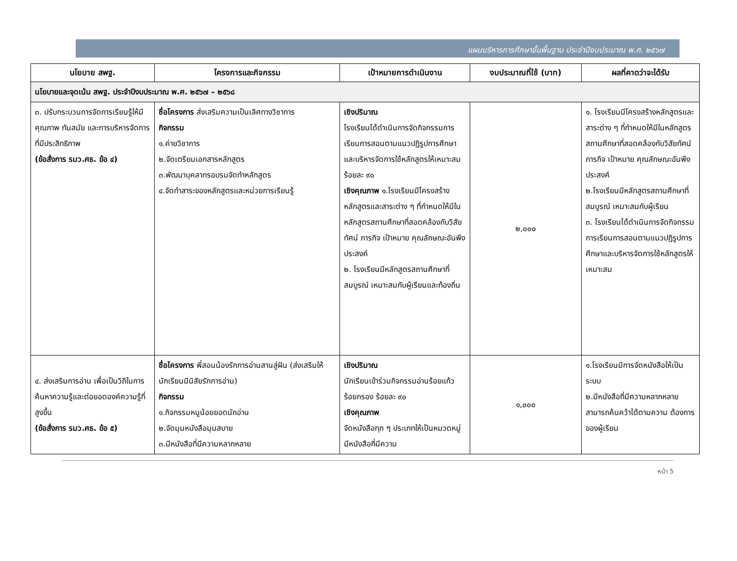แผนบริหารการศึกษาขั้นพื้นฐาน ประจำปีงบประมาณ พ.ศ. ๒๕๖๗
| นโยบาย สพฐ. | โครงการและกิจกรรม | เป้าหมายการดำเนินงาน | งบประมาณที่ใช้ (บาท) | ผลที่คาดว่าจะได้รับ |
| --- | --- | --- | --- | --- |
| นโยบายและจุดเน้น สพฐ. ประจำปีงบประมาณ พ.ศ. ๒๕๖๗ – ๒๕๖๘ | | | | |
| ๓. ปรับกระบวนการจัดการเรียนรู้ให้มีคุณภาพ ทันสมัย และการบริหารจัดการที่มีประสิทธิภาพ (ข้อสั่งการ รมว.ศธ. ข้อ ๔) | ชื่อโครงการ ส่งเสริมความเป็นเลิศทางวิชาการ กิจกรรม ๑.ค่ายวิชาการ ๒.จัดเตรียมเอกสารหลักสูตร ๓.พัฒนาบุคลากรอบรมจัดทำหลักสูตร ๔.จัดทำสาระของหลักสูตรและหน่วยการเรียนรู้ | เชิงปริมาณ โรงเรียนได้ดำเนินการจัดกิจกรรมการเรียนการสอนตามแนวปฏิรูปการศึกษาและบริหารจัดการใช้หลักสูตรให้เหมาะสม ร้อยละ ๙๐ เชิงคุณภาพ ๑.โรงเรียนมีโครงสร้างหลักสูตรและสาระต่าง ๆ ที่กำหนดให้มีในหลักสูตรสถานศึกษาที่สอดคล้องกับวิสัยทัศน์ ภารกิจ เป้าหมาย คุณลักษณะอันพึงประสงค์ ๒. โรงเรียนมีหลักสูตรสถานศึกษาที่สมบูรณ์ เหมาะสมกับผู้เรียนและท้องถิ่น | ๒,๐๐๐ | ๑. โรงเรียนมีโครงสร้างหลักสูตรและสาระต่าง ๆ ที่กำหนดให้มีในหลักสูตรสถานศึกษาที่สอดคล้องกับวิสัยทัศน์ ภารกิจ เป้าหมาย คุณลักษณะอันพึงประสงค์ ๒.โรงเรียนมีหลักสูตรสถานศึกษาที่สมบูรณ์ เหมาะสมกับผู้เรียน ๓. โรงเรียนได้ดำเนินการจัดกิจกรรมการเรียนการสอนตามแนวปฏิรูปการศึกษาและบริหารจัดการใช้หลักสูตรให้เหมาะสม |
| ๔. ส่งเสริมการอ่าน เพื่อเป็นวิถีในการค้นหาความรู้และต่อยอดองค์ความรู้ที่สูงขึ้น (ข้อสั่งการ รมว.ศธ. ข้อ ๕) | ชื่อโครงการ พี่สอนน้องรักการอ่านสานสู่ฝัน (ส่งเสริมให้นักเรียนมีนิสัยรักการอ่าน) กิจกรรม ๑.กิจกรรมหนูน้อยยอดนักอ่าน ๒.จัดมุมหนังสือมุมสบาย ๓.มีหนังสือที่มีความหลากหลาย | เชิงปริมาณ นักเรียนเข้าร่วมกิจกรรมอ่านร้อยแก้ว ร้อยกรอง ร้อยละ ๙๐ เชิงคุณภาพ จัดหนังสือทุก ๆ ประเภทให้เป็นหมวดหมู่ มีหนังสือที่มีความ | ๑,๐๐๐ | ๑.โรงเรียนมีการจัดหนังสือให้เป็นระบบ ๒.มีหนังสือที่มีความหลากหลาย สามารถค้นคว้าได้ตามความ ต้องการของผู้เรียน |
หน้า 5